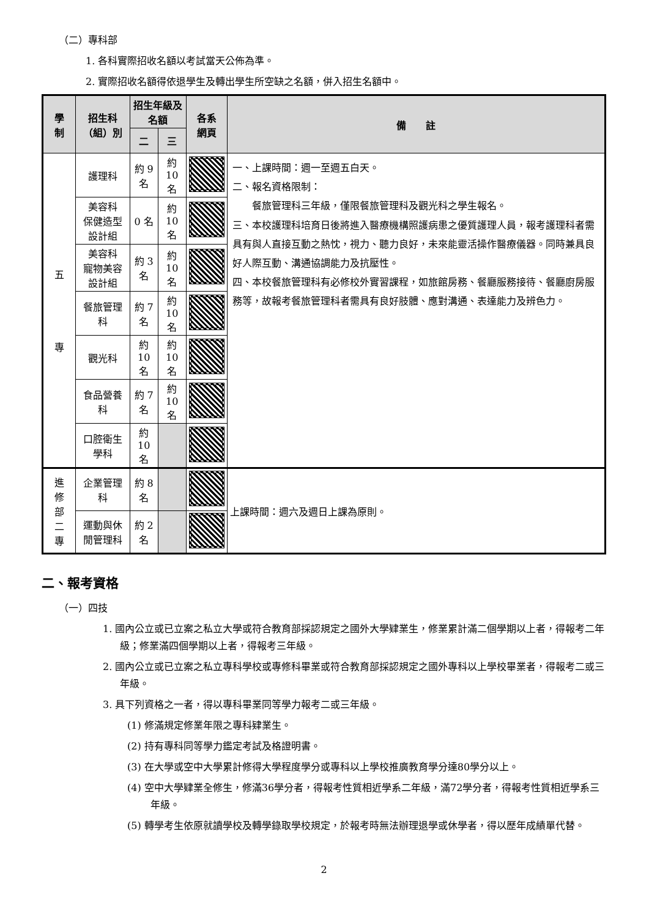（二）專科部
1. 各科實際招收名額以考試當天公佈為準。
2. 實際招收名額得依退學生及轉出學生所空缺之名額，併入招生名額中。
| 學 制 | 招生科（組）別 | 招生年級及名額 | | 各系 網頁 | 備 註 |
| --- | --- | --- | --- | --- | --- |
| | | 二 | 三 | | |
| 五 專 | 護理科 | 約 9 名 | 約 10 名 | | 一、上課時間：週一至週五白天。 二、報名資格限制： 餐旅管理科三年級，僅限餐旅管理科及觀光科之學生報名。 三、本校護理科培育日後將進入醫療機構照護病患之優質護理人員，報考護理科者需具有與人直接互動之熱忱，視力、聽力良好，未來能靈活操作醫療儀器。同時兼具良好人際互動、溝通協調能力及抗壓性。 四、本校餐旅管理科有必修校外實習課程，如旅館房務、餐廳服務接待、餐廳廚房服務等，故報考餐旅管理科者需具有良好肢體、應對溝通、表達能力及辨色力。 |
| | 美容科 保健造型設計組 | 0 名 | 約 10 名 | | |
| | 美容科 寵物美容設計組 | 約 3 名 | 約 10 名 | | |
| | 餐旅管理科 | 約 7 名 | 約 10 名 | | |
| | 觀光科 | 約 10 名 | 約 10 名 | | |
| | 食品營養科 | 約 7 名 | 約 10 名 | | |
| | 口腔衛生學科 | 約 10 名 | | | |
| 進 修 部 二 專 | 企業管理科 | 約 8 名 | | | 上課時間：週六及週日上課為原則。 |
| | 運動與休閒管理科 | 約 2 名 | | | |
二、報考資格
（一）四技
1. 國內公立或已立案之私立大學或符合教育部採認規定之國外大學肄業生，修業累計滿二個學期以上者，得報考二年級；修業滿四個學期以上者，得報考三年級。
2. 國內公立或已立案之私立專科學校或專修科畢業或符合教育部採認規定之國外專科以上學校畢業者，得報考二或三年級。
3. 具下列資格之一者，得以專科畢業同等學力報考二或三年級。
(1) 修滿規定修業年限之專科肄業生。
(2) 持有專科同等學力鑑定考試及格證明書。
(3) 在大學或空中大學累計修得大學程度學分或專科以上學校推廣教育學分達80學分以上。
(4) 空中大學肄業全修生，修滿36學分者，得報考性質相近學系二年級，滿72學分者，得報考性質相近學系三年級。
(5) 轉學考生依原就讀學校及轉學錄取學校規定，於報考時無法辦理退學或休學者，得以歷年成績單代替。
2